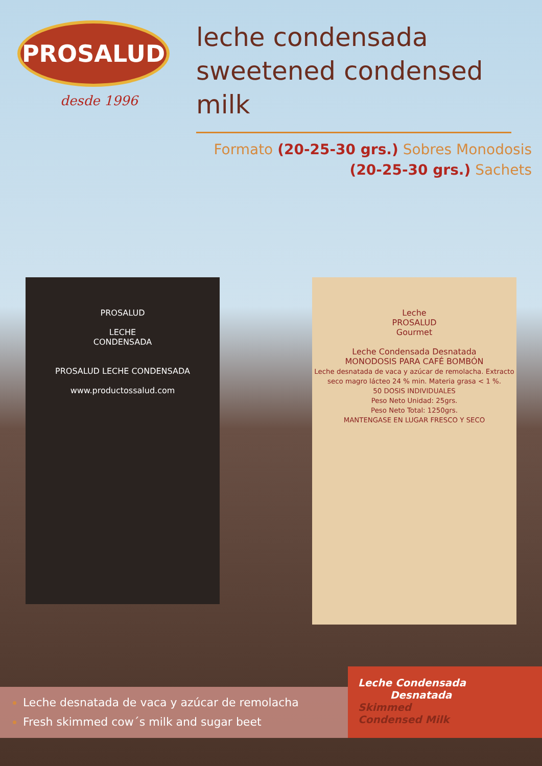PROSALUD
desde 1996
leche condensada
sweetened condensed milk
Formato (20-25-30 grs.) Sobres Monodosis
(20-25-30 grs.) Sachets
PROSALUD
LECHE
CONDENSADA
PROSALUD LECHE CONDENSADA
www.productossalud.com
Leche
PROSALUD
Gourmet
Leche Condensada Desnatada
MONODOSIS PARA CAFÉ BOMBÓN
Leche desnatada de vaca y azúcar de remolacha. Extracto seco magro lácteo 24 % min. Materia grasa < 1 %.
50 DOSIS INDIVIDUALES
Peso Neto Unidad: 25grs.
Peso Neto Total: 1250grs.
MANTENGASE EN LUGAR FRESCO Y SECO
Leche desnatada de vaca y azúcar de remolacha
Fresh skimmed cow´s milk and sugar beet
Leche Condensada
Desnatada
Skimmed
Condensed Milk